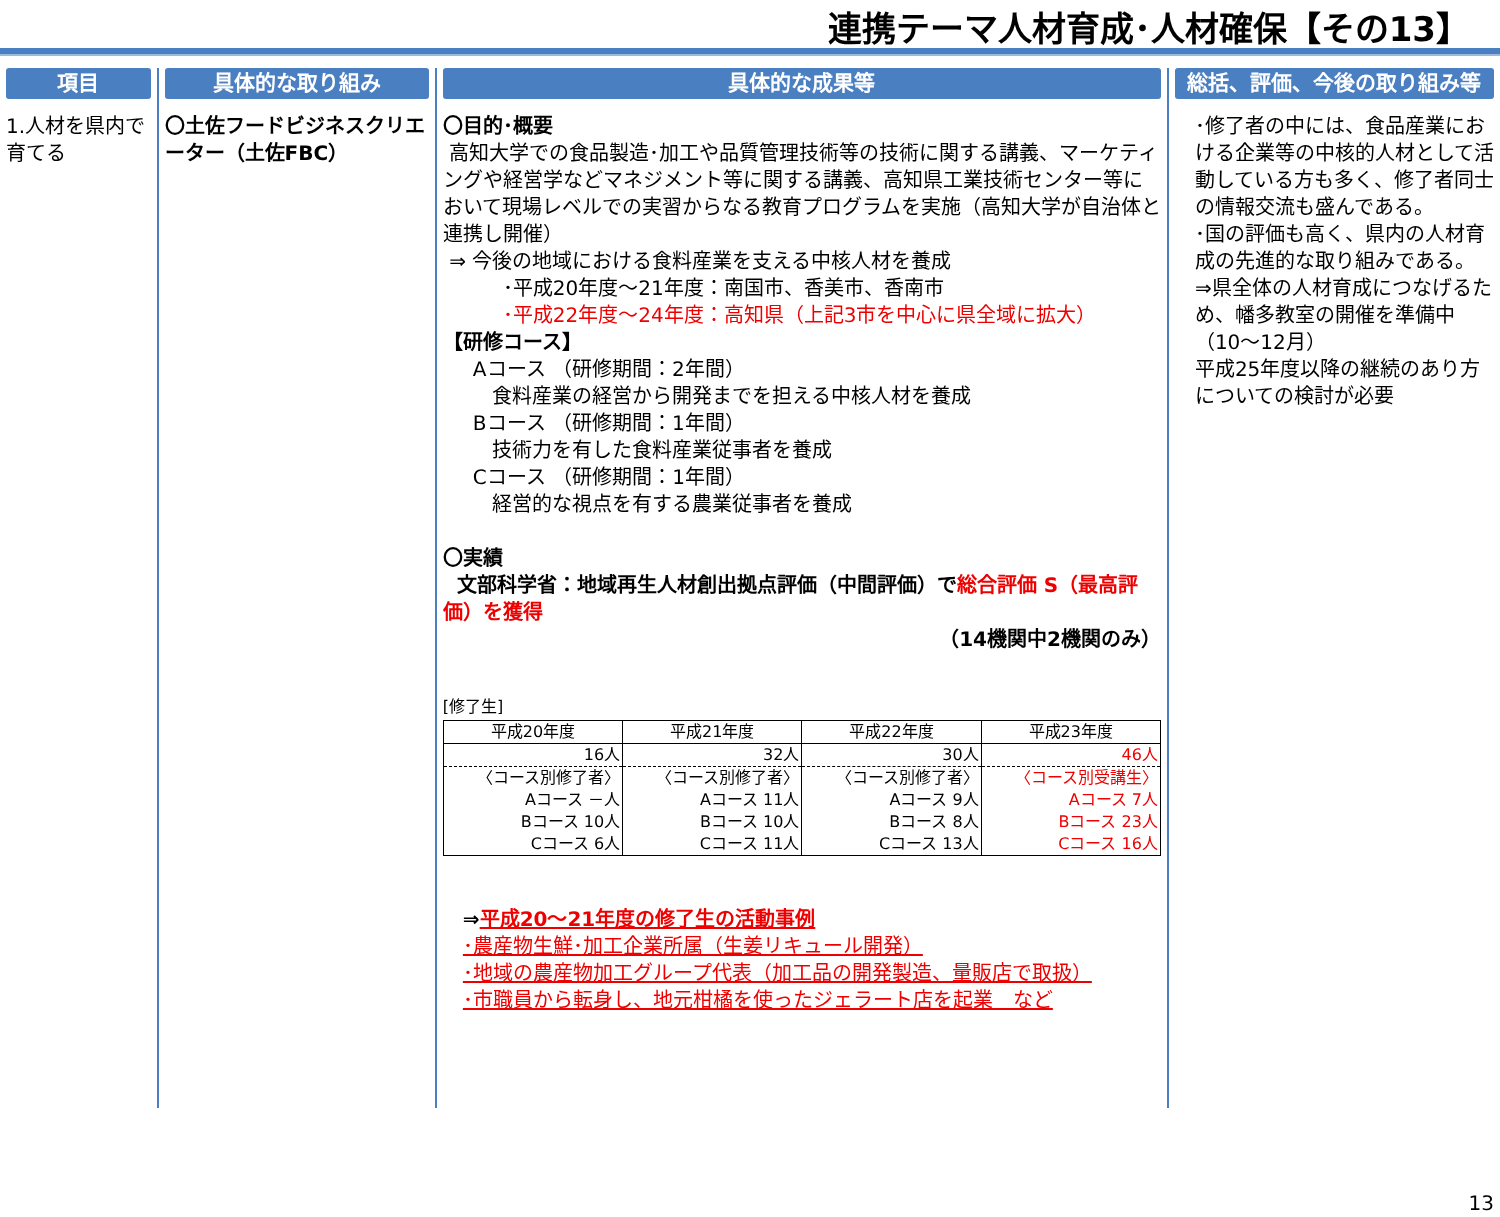連携テーマ人材育成･人材確保【その13】
項目
1.人材を県内で育てる
具体的な取り組み
〇土佐フードビジネスクリエーター（土佐FBC）
具体的な成果等
〇目的･概要
高知大学での食品製造･加工や品質管理技術等の技術に関する講義、マーケティングや経営学などマネジメント等に関する講義、高知県工業技術センター等において現場レベルでの実習からなる教育プログラムを実施（高知大学が自治体と連携し開催）
⇒ 今後の地域における食料産業を支える中核人材を養成
･平成20年度～21年度：南国市、香美市、香南市
･平成22年度～24年度：高知県（上記3市を中心に県全域に拡大）
【研修コース】
Aコース （研修期間：2年間）
食料産業の経営から開発までを担える中核人材を養成
Bコース （研修期間：1年間）
技術力を有した食料産業従事者を養成
Cコース （研修期間：1年間）
経営的な視点を有する農業従事者を養成
〇実績
文部科学省：地域再生人材創出拠点評価（中間評価）で総合評価 S（最高評価）を獲得
（14機関中2機関のみ）
[修了生]
| 平成20年度 | 平成21年度 | 平成22年度 | 平成23年度 |
| --- | --- | --- | --- |
| 16人 | 32人 | 30人 | 46人 |
| 〈コース別修了者〉 | 〈コース別修了者〉 | 〈コース別修了者〉 | 〈コース別受講生〉 |
| Aコース －人 | Aコース 11人 | Aコース 9人 | Aコース 7人 |
| Bコース 10人 | Bコース 10人 | Bコース 8人 | Bコース 23人 |
| Cコース 6人 | Cコース 11人 | Cコース 13人 | Cコース 16人 |
⇒平成20～21年度の修了生の活動事例
･農産物生鮮･加工企業所属（生姜リキュール開発）
･地域の農産物加工グループ代表（加工品の開発製造、量販店で取扱）
･市職員から転身し、地元柑橘を使ったジェラート店を起業　など
総括、評価、今後の取り組み等
･修了者の中には、食品産業における企業等の中核的人材として活動している方も多く、修了者同士の情報交流も盛んである。
･国の評価も高く、県内の人材育成の先進的な取り組みである。
⇒県全体の人材育成につなげるため、幡多教室の開催を準備中（10～12月）
平成25年度以降の継続のあり方についての検討が必要
13